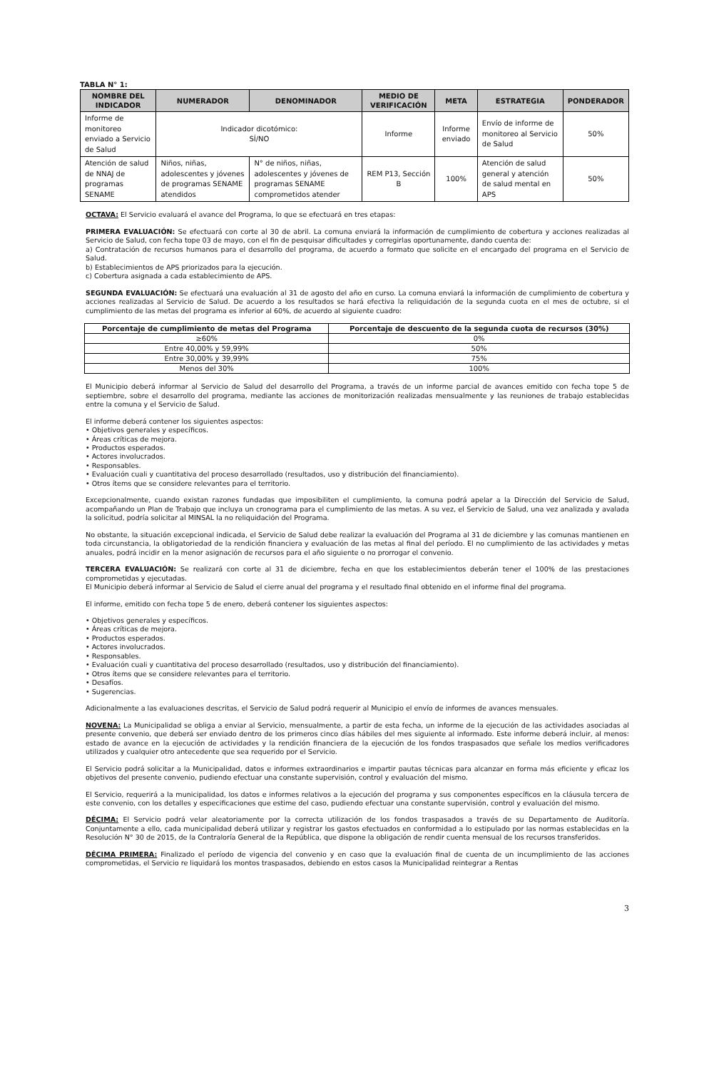TABLA N° 1:
| NOMBRE DEL INDICADOR | NUMERADOR | DENOMINADOR | MEDIO DE VERIFICACIÓN | META | ESTRATEGIA | PONDERADOR |
| --- | --- | --- | --- | --- | --- | --- |
| Informe de monitoreo enviado a Servicio de Salud | Indicador dicotómico: SÍ/NO | | Informe | Informe enviado | Envío de informe de monitoreo al Servicio de Salud | 50% |
| Atención de salud de NNAJ de programas SENAME | Niños, niñas, adolescentes y jóvenes de programas SENAME atendidos | N° de niños, niñas, adolescentes y jóvenes de programas SENAME comprometidos atender | REM P13, Sección B | 100% | Atención de salud general y atención de salud mental en APS | 50% |
OCTAVA: El Servicio evaluará el avance del Programa, lo que se efectuará en tres etapas:
PRIMERA EVALUACIÓN: Se efectuará con corte al 30 de abril. La comuna enviará la información de cumplimiento de cobertura y acciones realizadas al Servicio de Salud, con fecha tope 03 de mayo, con el fin de pesquisar dificultades y corregirlas oportunamente, dando cuenta de:
a) Contratación de recursos humanos para el desarrollo del programa, de acuerdo a formato que solicite en el encargado del programa en el Servicio de Salud.
b) Establecimientos de APS priorizados para la ejecución.
c) Cobertura asignada a cada establecimiento de APS.
SEGUNDA EVALUACIÓN: Se efectuará una evaluación al 31 de agosto del año en curso. La comuna enviará la información de cumplimiento de cobertura y acciones realizadas al Servicio de Salud. De acuerdo a los resultados se hará efectiva la reliquidación de la segunda cuota en el mes de octubre, si el cumplimiento de las metas del programa es inferior al 60%, de acuerdo al siguiente cuadro:
| Porcentaje de cumplimiento de metas del Programa | Porcentaje de descuento de la segunda cuota de recursos (30%) |
| --- | --- |
| ≥60% | 0% |
| Entre 40,00% y 59,99% | 50% |
| Entre 30,00% y 39,99% | 75% |
| Menos del 30% | 100% |
El Municipio deberá informar al Servicio de Salud del desarrollo del Programa, a través de un informe parcial de avances emitido con fecha tope 5 de septiembre, sobre el desarrollo del programa, mediante las acciones de monitorización realizadas mensualmente y las reuniones de trabajo establecidas entre la comuna y el Servicio de Salud.
El informe deberá contener los siguientes aspectos:
• Objetivos generales y específicos.
• Áreas críticas de mejora.
• Productos esperados.
• Actores involucrados.
• Responsables.
• Evaluación cuali y cuantitativa del proceso desarrollado (resultados, uso y distribución del financiamiento).
• Otros ítems que se considere relevantes para el territorio.
Excepcionalmente, cuando existan razones fundadas que imposibiliten el cumplimiento, la comuna podrá apelar a la Dirección del Servicio de Salud, acompañando un Plan de Trabajo que incluya un cronograma para el cumplimiento de las metas. A su vez, el Servicio de Salud, una vez analizada y avalada la solicitud, podría solicitar al MINSAL la no reliquidación del Programa.
No obstante, la situación excepcional indicada, el Servicio de Salud debe realizar la evaluación del Programa al 31 de diciembre y las comunas mantienen en toda circunstancia, la obligatoriedad de la rendición financiera y evaluación de las metas al final del período. El no cumplimiento de las actividades y metas anuales, podrá incidir en la menor asignación de recursos para el año siguiente o no prorrogar el convenio.
TERCERA EVALUACIÓN: Se realizará con corte al 31 de diciembre, fecha en que los establecimientos deberán tener el 100% de las prestaciones comprometidas y ejecutadas.
El Municipio deberá informar al Servicio de Salud el cierre anual del programa y el resultado final obtenido en el informe final del programa.
El informe, emitido con fecha tope 5 de enero, deberá contener los siguientes aspectos:
• Objetivos generales y específicos.
• Áreas críticas de mejora.
• Productos esperados.
• Actores involucrados.
• Responsables.
• Evaluación cuali y cuantitativa del proceso desarrollado (resultados, uso y distribución del financiamiento).
• Otros ítems que se considere relevantes para el territorio.
• Desafíos.
• Sugerencias.
Adicionalmente a las evaluaciones descritas, el Servicio de Salud podrá requerir al Municipio el envío de informes de avances mensuales.
NOVENA: La Municipalidad se obliga a enviar al Servicio, mensualmente, a partir de esta fecha, un informe de la ejecución de las actividades asociadas al presente convenio, que deberá ser enviado dentro de los primeros cinco días hábiles del mes siguiente al informado. Este informe deberá incluir, al menos: estado de avance en la ejecución de actividades y la rendición financiera de la ejecución de los fondos traspasados que señale los medios verificadores utilizados y cualquier otro antecedente que sea requerido por el Servicio.
El Servicio podrá solicitar a la Municipalidad, datos e informes extraordinarios e impartir pautas técnicas para alcanzar en forma más eficiente y eficaz los objetivos del presente convenio, pudiendo efectuar una constante supervisión, control y evaluación del mismo.
El Servicio, requerirá a la municipalidad, los datos e informes relativos a la ejecución del programa y sus componentes específicos en la cláusula tercera de este convenio, con los detalles y especificaciones que estime del caso, pudiendo efectuar una constante supervisión, control y evaluación del mismo.
DÉCIMA: El Servicio podrá velar aleatoriamente por la correcta utilización de los fondos traspasados a través de su Departamento de Auditoría. Conjuntamente a ello, cada municipalidad deberá utilizar y registrar los gastos efectuados en conformidad a lo estipulado por las normas establecidas en la Resolución N° 30 de 2015, de la Contraloría General de la República, que dispone la obligación de rendir cuenta mensual de los recursos transferidos.
DÉCIMA PRIMERA: Finalizado el período de vigencia del convenio y en caso que la evaluación final de cuenta de un incumplimiento de las acciones comprometidas, el Servicio re liquidará los montos traspasados, debiendo en estos casos la Municipalidad reintegrar a Rentas
3